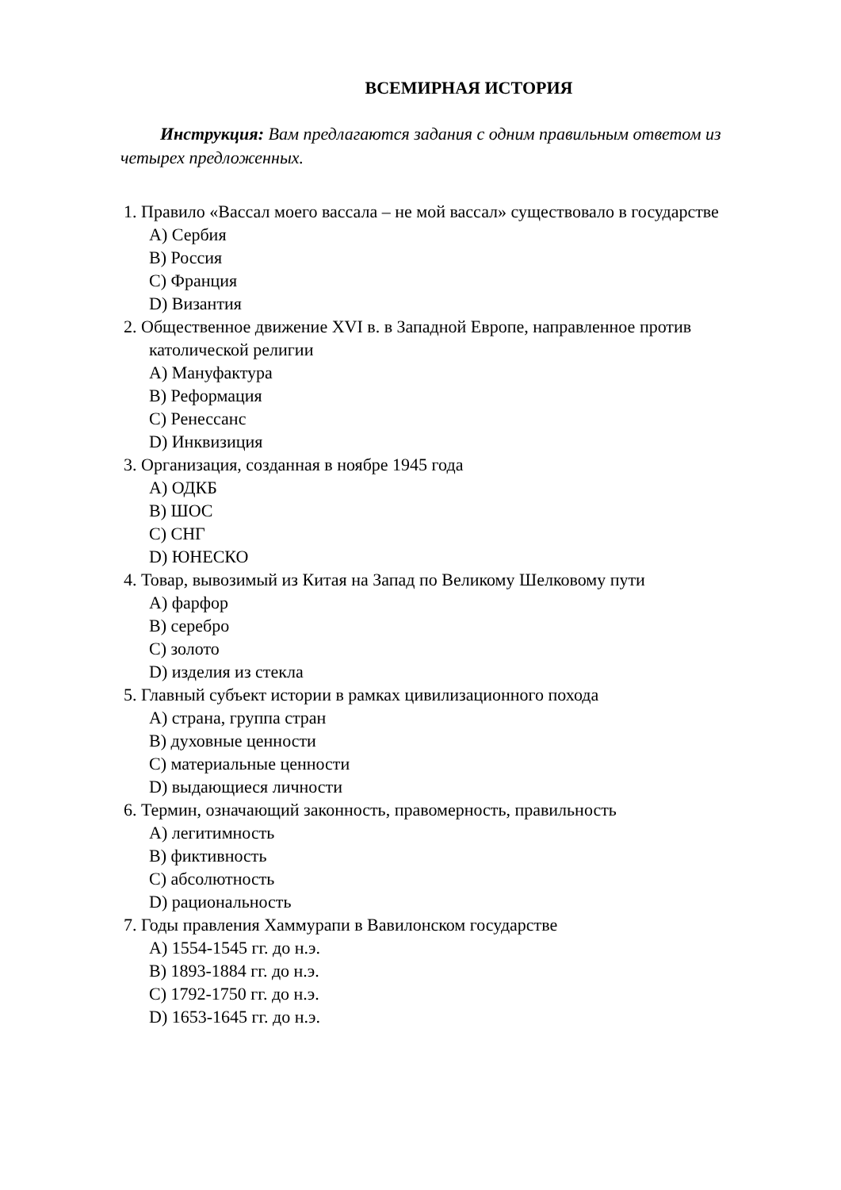ВСЕМИРНАЯ ИСТОРИЯ
Инструкция: Вам предлагаются задания с одним правильным ответом из четырех предложенных.
1. Правило «Вассал моего вассала – не мой вассал» существовало в государстве
A) Сербия
B) Россия
C) Франция
D) Византия
2. Общественное движение XVI в. в Западной Европе, направленное против католической религии
A) Мануфактура
B) Реформация
C) Ренессанс
D) Инквизиция
3. Организация, созданная в ноябре 1945 года
A) ОДКБ
B) ШОС
C) СНГ
D) ЮНЕСКО
4. Товар, вывозимый из Китая на Запад по Великому Шелковому пути
A) фарфор
B) серебро
C) золото
D) изделия из стекла
5. Главный субъект истории в рамках цивилизационного похода
A) страна, группа стран
B) духовные ценности
C) материальные ценности
D) выдающиеся личности
6. Термин, означающий законность, правомерность, правильность
A) легитимность
B) фиктивность
C) абсолютность
D) рациональность
7. Годы правления Хаммурапи в Вавилонском государстве
A) 1554-1545 гг. до н.э.
B) 1893-1884 гг. до н.э.
C) 1792-1750 гг. до н.э.
D) 1653-1645 гг. до н.э.